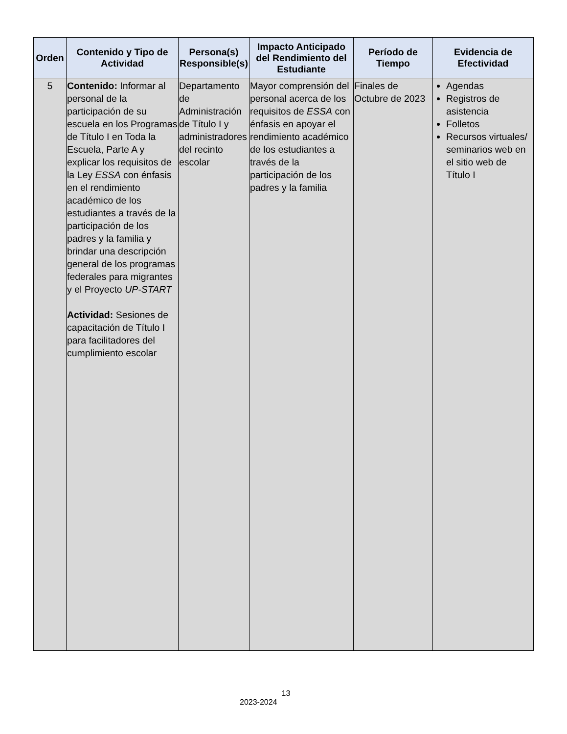| Orden | Contenido y Tipo de Actividad | Persona(s) Responsible(s) | Impacto Anticipado del Rendimiento del Estudiante | Período de Tiempo | Evidencia de Efectividad |
| --- | --- | --- | --- | --- | --- |
| 5 | Contenido: Informar al personal de la participación de su escuela en los Programas de Título I en Toda la Escuela, Parte A y explicar los requisitos de la Ley ESSA con énfasis en el rendimiento académico de los estudiantes a través de la participación de los padres y la familia y brindar una descripción general de los programas federales para migrantes y el Proyecto UP-START Actividad: Sesiones de capacitación de Título I para facilitadores del cumplimiento escolar | Departamento de Administración de Título I y administradores del recinto escolar | Mayor comprensión del personal acerca de los requisitos de ESSA con énfasis en apoyar el rendimiento académico de los estudiantes a través de la participación de los padres y la familia | Finales de Octubre de 2023 | Agendas Registros de asistencia Folletos Recursos virtuales/ seminarios web en el sitio web de Título I |
13
2023-2024